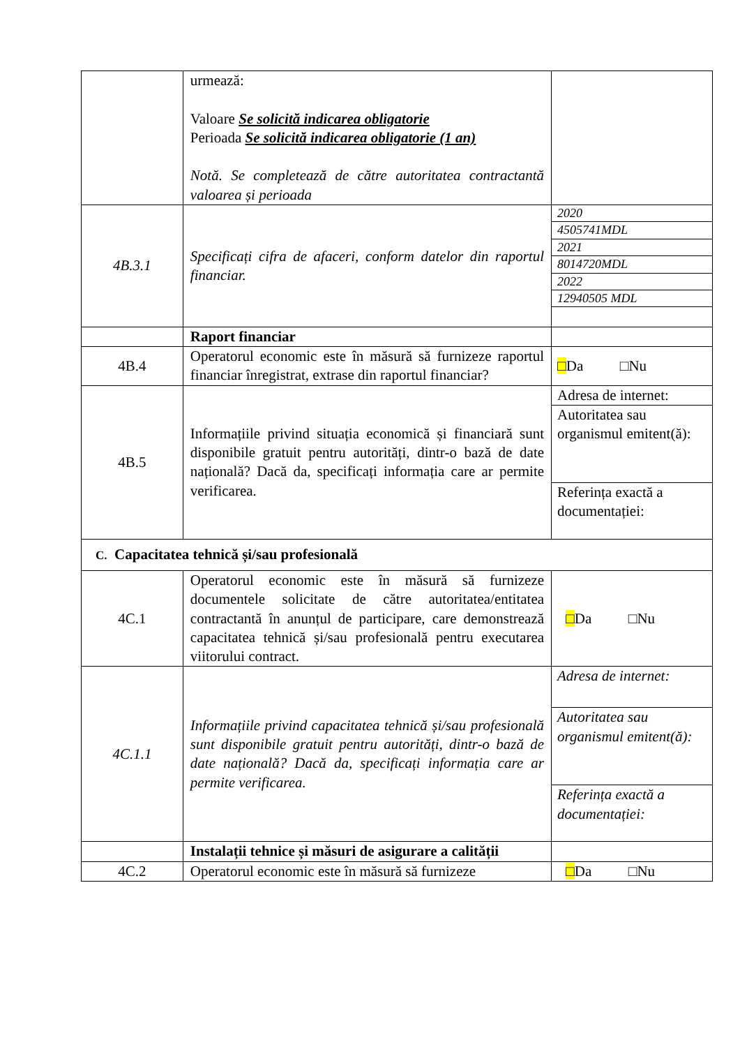| | urmează: Valoare Se solicită indicarea obligatorie Perioada Se solicită indicarea obligatorie (1 an) Notă. Se completează de către autoritatea contractantă valoarea și perioada | |
| 4B.3.1 | Specificați cifra de afaceri, conform datelor din raportul financiar. | / 2020 / / 4505741MDL / / 2021 / / 8014720MDL / / 2022 / / 12940505 MDL / |
| | Raport financiar | |
| 4B.4 | Operatorul economic este în măsură să furnizeze raportul financiar înregistrat, extrase din raportul financiar? | □ Da □Nu |
| 4B.5 | Informațiile privind situația economică și financiară sunt disponibile gratuit pentru autorități, dintr-o bază de date națională? Dacă da, specificați informația care ar permite verificarea. | / Adresa de internet: / / Autoritatea sau organismul emitent(ă): / / Referința exactă a documentației: / |
| C. Capacitatea tehnică și/sau profesională | | |
| 4C.1 | Operatorul economic este în măsură să furnizeze documentele solicitate de către autoritatea/entitatea contractantă în anunțul de participare, care demonstrează capacitatea tehnică și/sau profesională pentru executarea viitorului contract. | □ Da □Nu |
| 4C.1.1 | Informațiile privind capacitatea tehnică și/sau profesională sunt disponibile gratuit pentru autorități, dintr-o bază de date națională? Dacă da, specificați informația care ar permite verificarea. | / Adresa de internet: / / Autoritatea sau organismul emitent(ă): / / Referința exactă a documentației: / |
| | Instalații tehnice și măsuri de asigurare a calității | |
| 4C.2 | Operatorul economic este în măsură să furnizeze | □ Da □Nu |